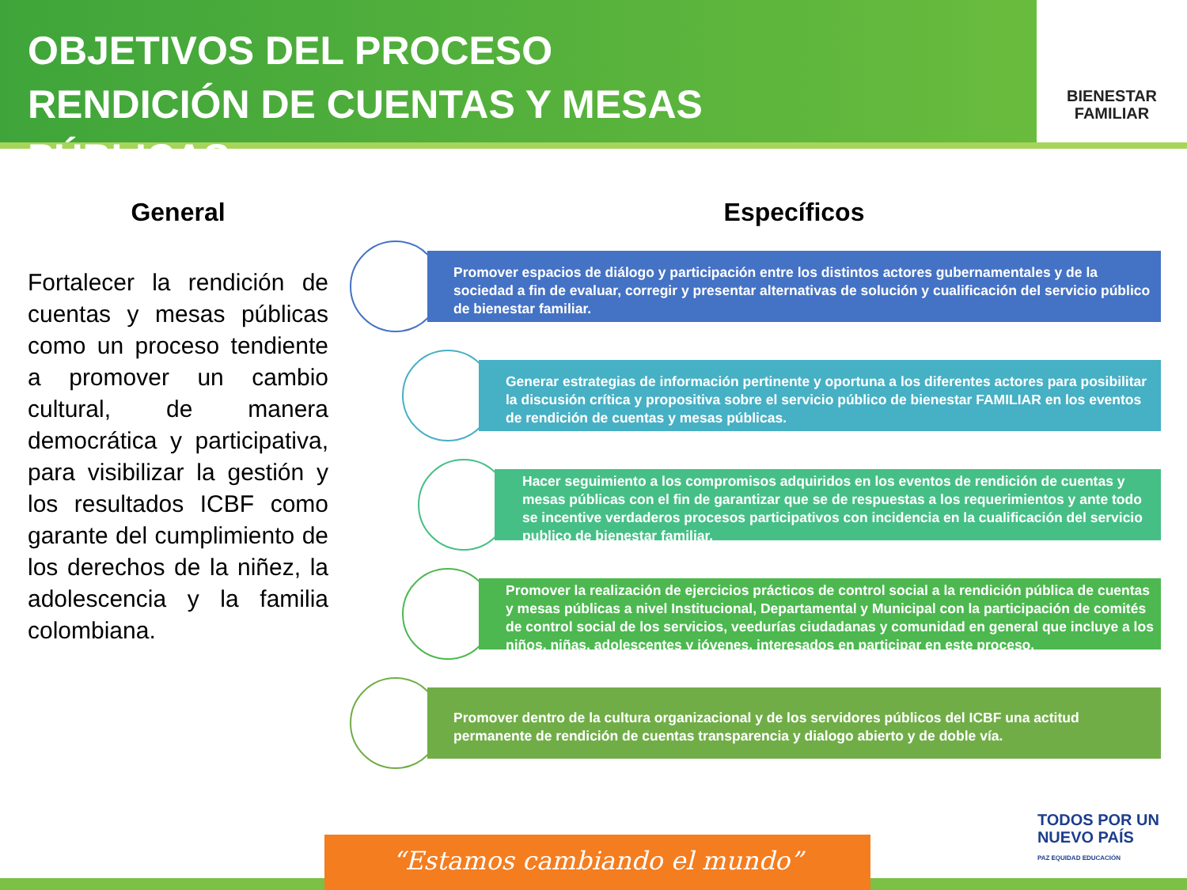OBJETIVOS DEL PROCESO RENDICIÓN DE CUENTAS Y MESAS PÚBLICAS
BIENESTAR
FAMILIAR
General
Fortalecer la rendición de cuentas y mesas públicas como un proceso tendiente a promover un cambio cultural, de manera democrática y participativa, para visibilizar la gestión y los resultados ICBF como garante del cumplimiento de los derechos de la niñez, la adolescencia y la familia colombiana.
Específicos
Promover espacios de diálogo y participación entre los distintos actores gubernamentales y de la sociedad a fin de evaluar, corregir y presentar alternativas de solución y cualificación del servicio público de bienestar familiar.
Generar estrategias de información pertinente y oportuna a los diferentes actores para posibilitar la discusión crítica y propositiva sobre el servicio público de bienestar FAMILIAR en los eventos de rendición de cuentas y mesas públicas.
Hacer seguimiento a los compromisos adquiridos en los eventos de rendición de cuentas y mesas públicas con el fin de garantizar que se de respuestas a los requerimientos y ante todo se incentive verdaderos procesos participativos con incidencia en la cualificación del servicio publico de bienestar familiar.
Promover la realización de ejercicios prácticos de control social a la rendición pública de cuentas y mesas públicas a nivel Institucional, Departamental y Municipal con la participación de comités de control social de los servicios, veedurías ciudadanas y comunidad en general que incluye a los niños, niñas, adolescentes y jóvenes, interesados en participar en este proceso.
Promover dentro de la cultura organizacional y de los servidores públicos del ICBF una actitud permanente de rendición de cuentas transparencia y dialogo abierto y de doble vía.
TODOS POR UN
NUEVO PAÍS
PAZ EQUIDAD EDUCACIÓN
“Estamos cambiando el mundo”